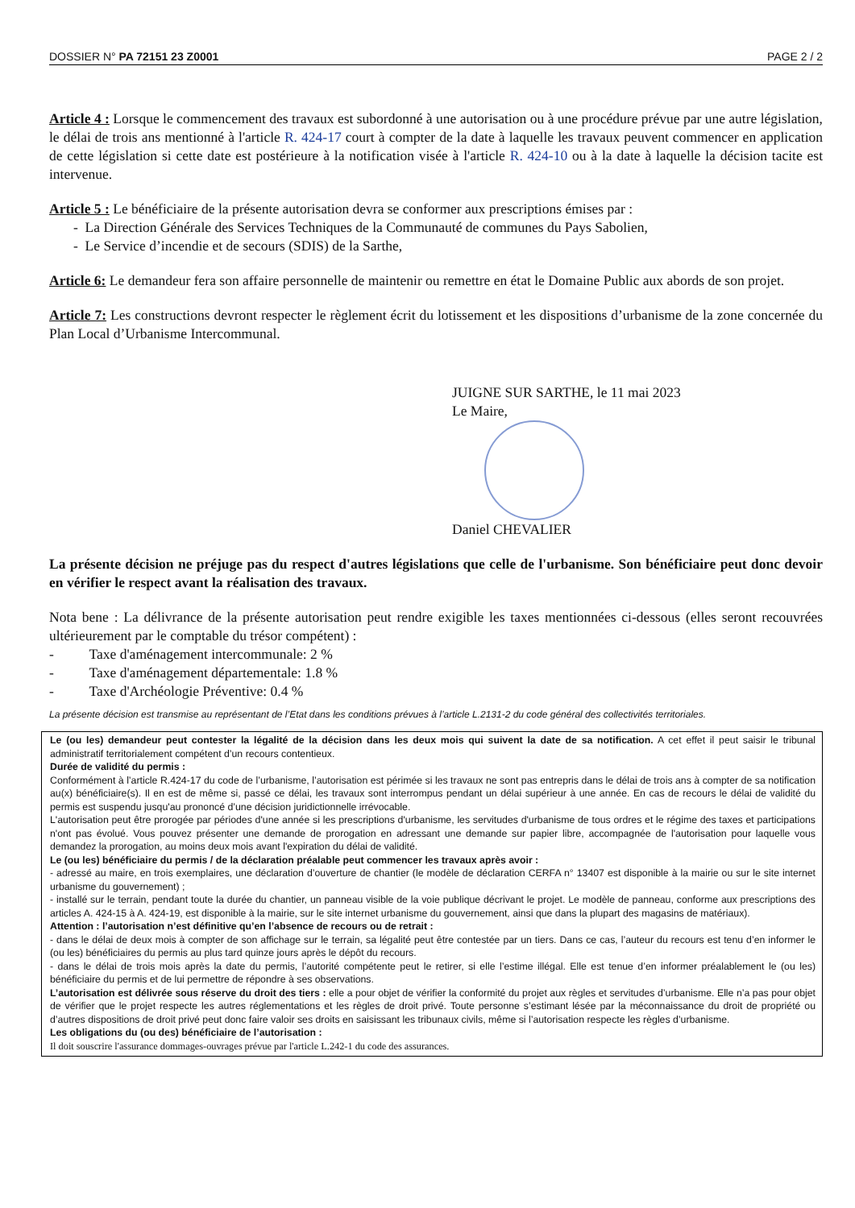DOSSIER N° PA 72151 23 Z0001 PAGE 2 / 2
Article 4 : Lorsque le commencement des travaux est subordonné à une autorisation ou à une procédure prévue par une autre législation, le délai de trois ans mentionné à l'article R. 424-17 court à compter de la date à laquelle les travaux peuvent commencer en application de cette législation si cette date est postérieure à la notification visée à l'article R. 424-10 ou à la date à laquelle la décision tacite est intervenue.
Article 5 : Le bénéficiaire de la présente autorisation devra se conformer aux prescriptions émises par :
- La Direction Générale des Services Techniques de la Communauté de communes du Pays Sabolien,
- Le Service d’incendie et de secours (SDIS) de la Sarthe,
Article 6: Le demandeur fera son affaire personnelle de maintenir ou remettre en état le Domaine Public aux abords de son projet.
Article 7: Les constructions devront respecter le règlement écrit du lotissement et les dispositions d’urbanisme de la zone concernée du Plan Local d’Urbanisme Intercommunal.
JUIGNE SUR SARTHE, le 11 mai 2023
Le Maire,
Daniel CHEVALIER
La présente décision ne préjuge pas du respect d'autres législations que celle de l'urbanisme. Son bénéficiaire peut donc devoir en vérifier le respect avant la réalisation des travaux.
Nota bene : La délivrance de la présente autorisation peut rendre exigible les taxes mentionnées ci-dessous (elles seront recouvrées ultérieurement par le comptable du trésor compétent) :
- Taxe d'aménagement intercommunale: 2 %
- Taxe d'aménagement départementale: 1.8 %
- Taxe d'Archéologie Préventive: 0.4 %
La présente décision est transmise au représentant de l’Etat dans les conditions prévues à l’article L.2131-2 du code général des collectivités territoriales.
Le (ou les) demandeur peut contester la légalité de la décision dans les deux mois qui suivent la date de sa notification. A cet effet il peut saisir le tribunal administratif territorialement compétent d’un recours contentieux.
Durée de validité du permis :
Conformément à l’article R.424-17 du code de l’urbanisme, l’autorisation est périmée si les travaux ne sont pas entrepris dans le délai de trois ans à compter de sa notification au(x) bénéficiaire(s). Il en est de même si, passé ce délai, les travaux sont interrompus pendant un délai supérieur à une année. En cas de recours le délai de validité du permis est suspendu jusqu'au prononcé d’une décision juridictionnelle irrévocable.
L'autorisation peut être prorogée par périodes d'une année si les prescriptions d'urbanisme, les servitudes d'urbanisme de tous ordres et le régime des taxes et participations n'ont pas évolué. Vous pouvez présenter une demande de prorogation en adressant une demande sur papier libre, accompagnée de l'autorisation pour laquelle vous demandez la prorogation, au moins deux mois avant l'expiration du délai de validité.
Le (ou les) bénéficiaire du permis / de la déclaration préalable peut commencer les travaux après avoir :
- adressé au maire, en trois exemplaires, une déclaration d’ouverture de chantier (le modèle de déclaration CERFA n° 13407 est disponible à la mairie ou sur le site internet urbanisme du gouvernement) ;
- installé sur le terrain, pendant toute la durée du chantier, un panneau visible de la voie publique décrivant le projet. Le modèle de panneau, conforme aux prescriptions des articles A. 424-15 à A. 424-19, est disponible à la mairie, sur le site internet urbanisme du gouvernement, ainsi que dans la plupart des magasins de matériaux).
Attention : l’autorisation n’est définitive qu’en l’absence de recours ou de retrait :
- dans le délai de deux mois à compter de son affichage sur le terrain, sa légalité peut être contestée par un tiers. Dans ce cas, l’auteur du recours est tenu d’en informer le (ou les) bénéficiaires du permis au plus tard quinze jours après le dépôt du recours.
- dans le délai de trois mois après la date du permis, l’autorité compétente peut le retirer, si elle l’estime illégal. Elle est tenue d’en informer préalablement le (ou les) bénéficiaire du permis et de lui permettre de répondre à ses observations.
L’autorisation est délivrée sous réserve du droit des tiers : elle a pour objet de vérifier la conformité du projet aux règles et servitudes d’urbanisme. Elle n’a pas pour objet de vérifier que le projet respecte les autres réglementations et les règles de droit privé. Toute personne s’estimant lésée par la méconnaissance du droit de propriété ou d’autres dispositions de droit privé peut donc faire valoir ses droits en saisissant les tribunaux civils, même si l’autorisation respecte les règles d’urbanisme.
Les obligations du (ou des) bénéficiaire de l’autorisation :
Il doit souscrire l'assurance dommages-ouvrages prévue par l'article L.242-1 du code des assurances.